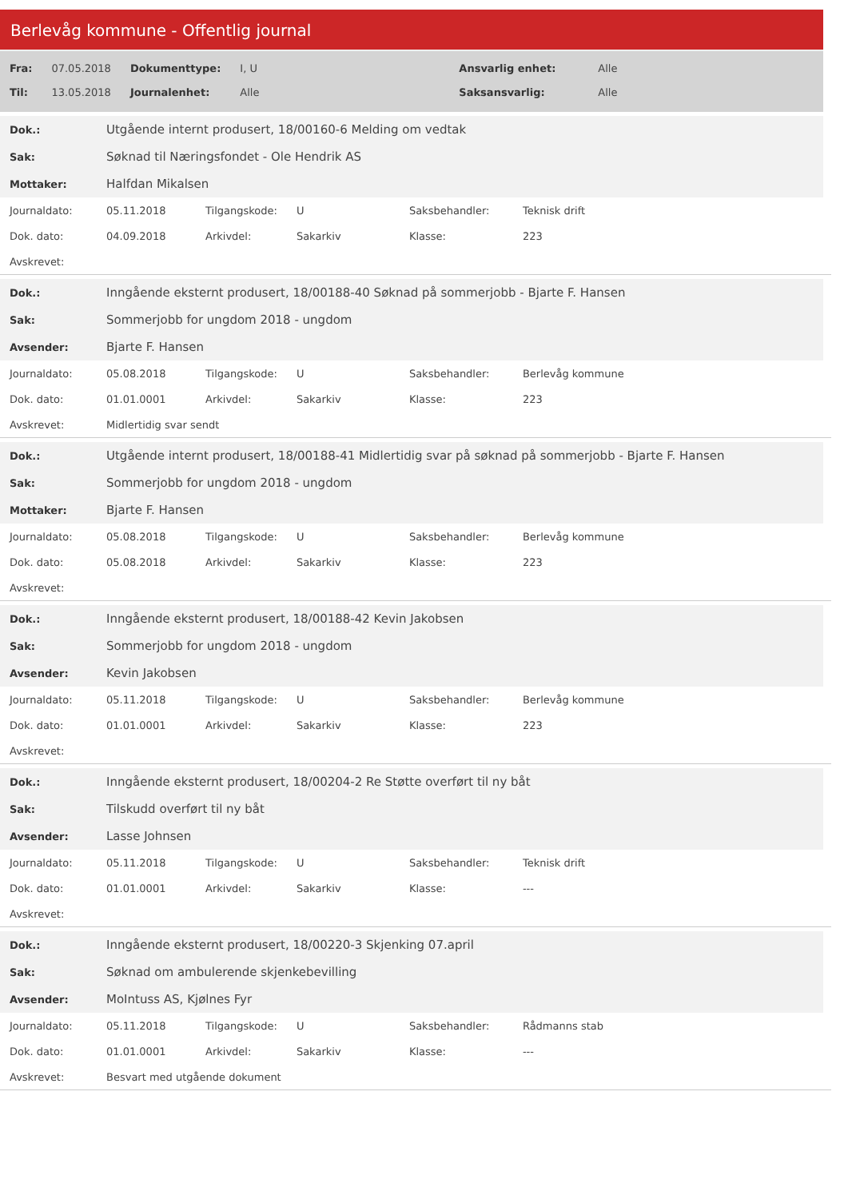Berlevåg kommune - Offentlig journal
| Fra: | 07.05.2018 | Dokumenttype: | I, U | Ansvarlig enhet: | Alle |
| Til: | 13.05.2018 | Journalenhet: | Alle | Saksansvarlig: | Alle |
| Dok.: | Utgående internt produsert, 18/00160-6 Melding om vedtak |
| Sak: | Søknad til Næringsfondet - Ole Hendrik AS |
| Mottaker: | Halfdan Mikalsen |
| Journaldato: | 05.11.2018 | Tilgangskode: | U | Saksbehandler: | Teknisk drift |
| Dok. dato: | 04.09.2018 | Arkivdel: | Sakarkiv | Klasse: | 223 |
| Avskrevet: | | | | | |
| Dok.: | Inngående eksternt produsert, 18/00188-40 Søknad på sommerjobb - Bjarte F. Hansen |
| Sak: | Sommerjobb for ungdom 2018 - ungdom |
| Avsender: | Bjarte F. Hansen |
| Journaldato: | 05.08.2018 | Tilgangskode: | U | Saksbehandler: | Berlevåg kommune |
| Dok. dato: | 01.01.0001 | Arkivdel: | Sakarkiv | Klasse: | 223 |
| Avskrevet: | Midlertidig svar sendt | | | | |
| Dok.: | Utgående internt produsert, 18/00188-41 Midlertidig svar på søknad på sommerjobb - Bjarte F. Hansen |
| Sak: | Sommerjobb for ungdom 2018 - ungdom |
| Mottaker: | Bjarte F. Hansen |
| Journaldato: | 05.08.2018 | Tilgangskode: | U | Saksbehandler: | Berlevåg kommune |
| Dok. dato: | 05.08.2018 | Arkivdel: | Sakarkiv | Klasse: | 223 |
| Avskrevet: | | | | | |
| Dok.: | Inngående eksternt produsert, 18/00188-42 Kevin Jakobsen |
| Sak: | Sommerjobb for ungdom 2018 - ungdom |
| Avsender: | Kevin Jakobsen |
| Journaldato: | 05.11.2018 | Tilgangskode: | U | Saksbehandler: | Berlevåg kommune |
| Dok. dato: | 01.01.0001 | Arkivdel: | Sakarkiv | Klasse: | 223 |
| Avskrevet: | | | | | |
| Dok.: | Inngående eksternt produsert, 18/00204-2 Re Støtte overført til ny båt |
| Sak: | Tilskudd overført til ny båt |
| Avsender: | Lasse Johnsen |
| Journaldato: | 05.11.2018 | Tilgangskode: | U | Saksbehandler: | Teknisk drift |
| Dok. dato: | 01.01.0001 | Arkivdel: | Sakarkiv | Klasse: | --- |
| Avskrevet: | | | | | |
| Dok.: | Inngående eksternt produsert, 18/00220-3 Skjenking 07.april |
| Sak: | Søknad om ambulerende skjenkebevilling |
| Avsender: | MoIntuss AS, Kjølnes Fyr |
| Journaldato: | 05.11.2018 | Tilgangskode: | U | Saksbehandler: | Rådmanns stab |
| Dok. dato: | 01.01.0001 | Arkivdel: | Sakarkiv | Klasse: | --- |
| Avskrevet: | Besvart med utgående dokument | | | | |